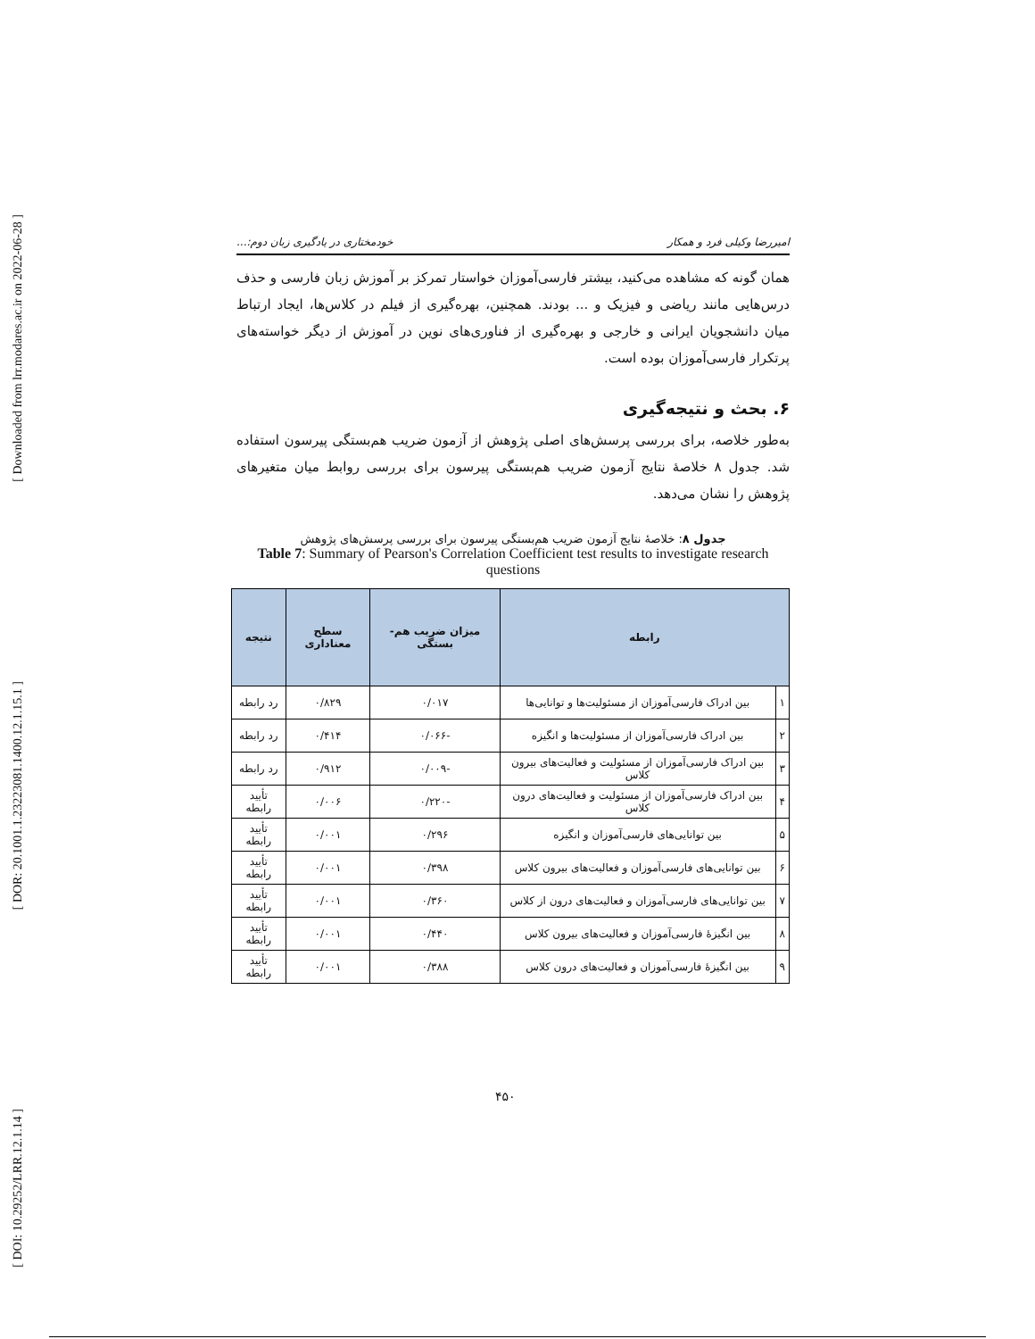[ Downloaded from lrr.modares.ac.ir on 2022-06-28 ]
[ DOR: 20.1001.1.23223081.1400.12.1.15.1 ]
[ DOI: 10.29252/LRR.12.1.14 ]
امیررضا وکیلی فرد و همکار خودمختاری در یادگیری زبان دوم:...
همان گونه که مشاهده می‌کنید، بیشتر فارسی‌آموزان خواستار تمرکز بر آموزش زبان فارسی و حذف درس‌هایی مانند ریاضی و فیزیک و ... بودند. همچنین، بهره‌گیری از فیلم در کلاس‌ها، ایجاد ارتباط میان دانشجویان ایرانی و خارجی و بهره‌گیری از فناوری‌های نوین در آموزش از دیگر خواسته‌های پرتکرار فارسی‌آموزان بوده است.
۶. بحث و نتیجه‌گیری
به‌طور خلاصه، برای بررسی پرسش‌های اصلی پژوهش از آزمون ضریب هم‌بستگی پیرسون استفاده شد. جدول ۸ خلاصهٔ نتایج آزمون ضریب هم‌بستگی پیرسون برای بررسی روابط میان متغیرهای پژوهش را نشان می‌دهد.
جدول ۸: خلاصهٔ نتایج آزمون ضریب هم‌بستگی پیرسون برای بررسی پرسش‌های پژوهش
Table 7: Summary of Pearson's Correlation Coefficient test results to investigate research questions
| رابطه | | میزان ضریب هم-بستگی | سطح معناداری | نتیجه |
| --- | --- | --- | --- | --- |
| ۱ | بین ادراک فارسی‌آموزان از مسئولیت‌ها و توانایی‌ها | ۰/۰۱۷ | ۰/۸۲۹ | رد رابطه |
| ۲ | بین ادراک فارسی‌آموزان از مسئولیت‌ها و انگیزه | -۰/۰۶۶ | ۰/۴۱۴ | رد رابطه |
| ۳ | بین ادراک فارسی‌آموزان از مسئولیت و فعالیت‌های بیرون کلاس | -۰/۰۰۹ | ۰/۹۱۲ | رد رابطه |
| ۴ | بین ادراک فارسی‌آموزان از مسئولیت و فعالیت‌های درون کلاس | -۰/۲۲۰ | ۰/۰۰۶ | تأیید رابطه |
| ۵ | بین توانایی‌های فارسی‌آموزان و انگیزه | ۰/۲۹۶ | ۰/۰۰۱ | تأیید رابطه |
| ۶ | بین توانایی‌های فارسی‌آموزان و فعالیت‌های بیرون کلاس | ۰/۳۹۸ | ۰/۰۰۱ | تأیید رابطه |
| ۷ | بین توانایی‌های فارسی‌آموزان و فعالیت‌های درون از کلاس | ۰/۳۶۰ | ۰/۰۰۱ | تأیید رابطه |
| ۸ | بین انگیزهٔ فارسی‌آموزان و فعالیت‌های بیرون کلاس | ۰/۴۴۰ | ۰/۰۰۱ | تأیید رابطه |
| ۹ | بین انگیزهٔ فارسی‌آموزان و فعالیت‌های درون کلاس | ۰/۳۸۸ | ۰/۰۰۱ | تأیید رابطه |
۴۵۰